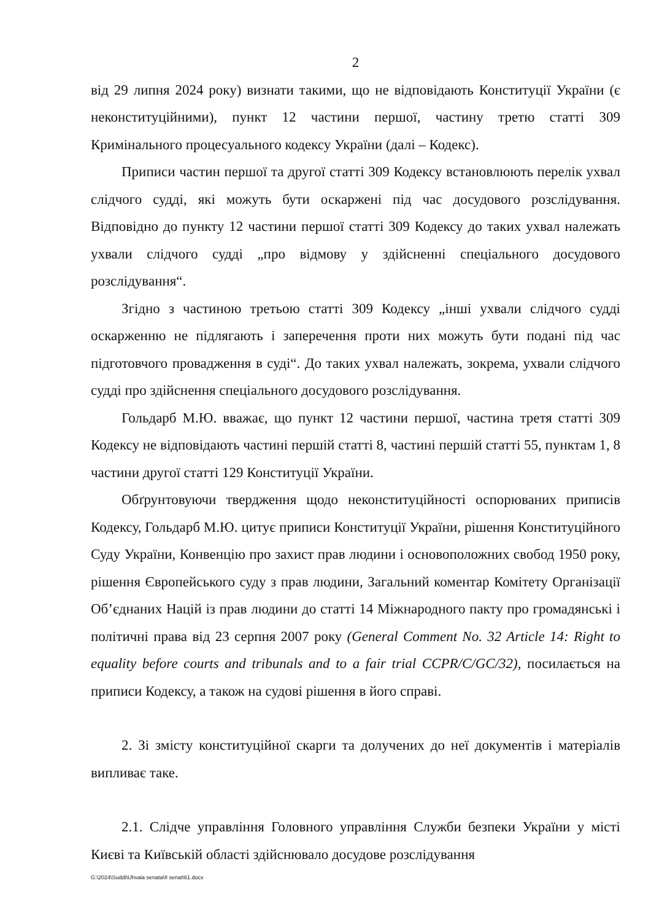2
від 29 липня 2024 року) визнати такими, що не відповідають Конституції України (є неконституційними), пункт 12 частини першої, частину третю статті 309 Кримінального процесуального кодексу України (далі – Кодекс).
Приписи частин першої та другої статті 309 Кодексу встановлюють перелік ухвал слідчого судді, які можуть бути оскаржені під час досудового розслідування. Відповідно до пункту 12 частини першої статті 309 Кодексу до таких ухвал належать ухвали слідчого судді „про відмову у здійсненні спеціального досудового розслідування“.
Згідно з частиною третьою статті 309 Кодексу „інші ухвали слідчого судді оскарженню не підлягають і заперечення проти них можуть бути подані під час підготовчого провадження в суді“. До таких ухвал належать, зокрема, ухвали слідчого судді про здійснення спеціального досудового розслідування.
Гольдарб М.Ю. вважає, що пункт 12 частини першої, частина третя статті 309 Кодексу не відповідають частині першій статті 8, частині першій статті 55, пунктам 1, 8 частини другої статті 129 Конституції України.
Обґрунтовуючи твердження щодо неконституційності оспорюваних приписів Кодексу, Гольдарб М.Ю. цитує приписи Конституції України, рішення Конституційного Суду України, Конвенцію про захист прав людини і основоположних свобод 1950 року, рішення Європейського суду з прав людини, Загальний коментар Комітету Організації Об’єднаних Націй із прав людини до статті 14 Міжнародного пакту про громадянські і політичні права від 23 серпня 2007 року (General Comment No. 32 Article 14: Right to equality before courts and tribunals and to a fair trial CCPR/C/GC/32), посилається на приписи Кодексу, а також на судові рішення в його справі.
2. Зі змісту конституційної скарги та долучених до неї документів і матеріалів випливає таке.
2.1. Слідче управління Головного управління Служби безпеки України у місті Києві та Київській області здійснювало досудове розслідування
G:\2024\Suddi\Uhvala senata\II senat\61.docx